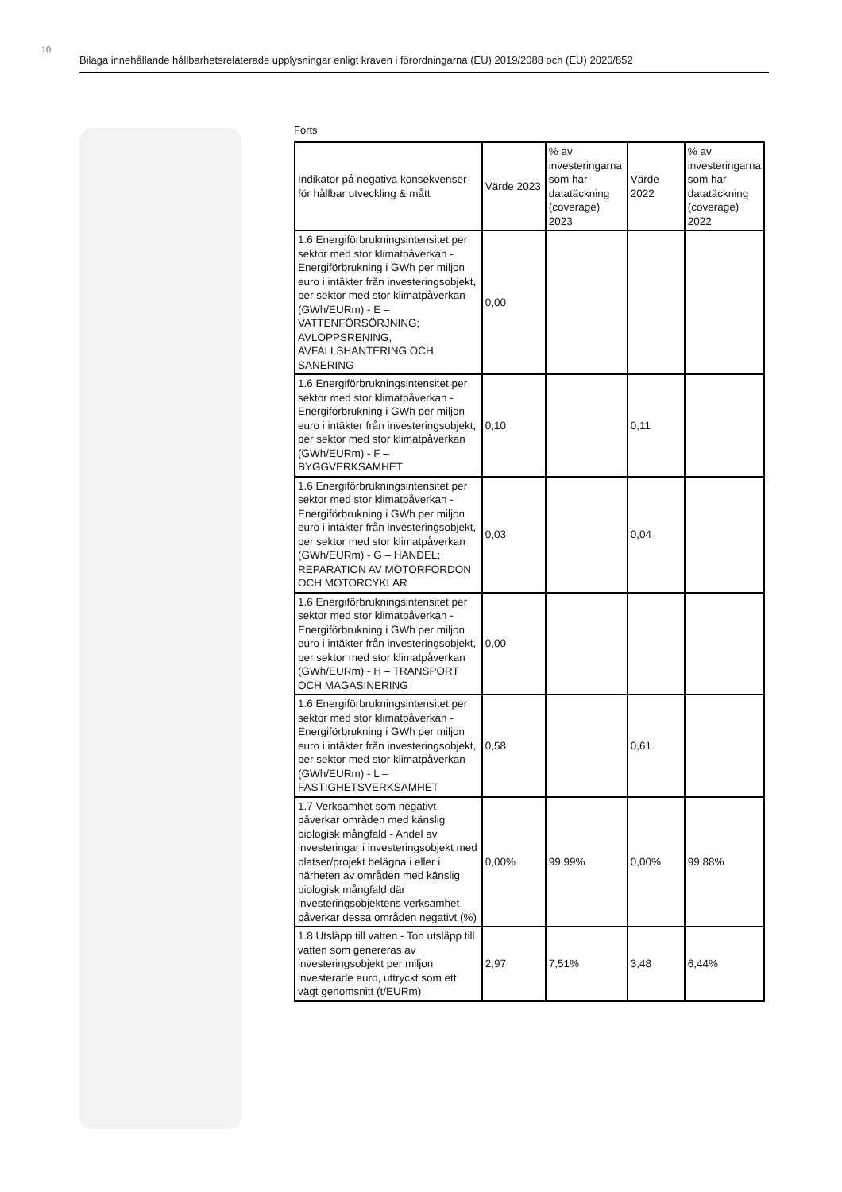10
Bilaga innehållande hållbarhetsrelaterade upplysningar enligt kraven i förordningarna (EU) 2019/2088 och (EU) 2020/852
Forts
| Indikator på negativa konsekvenser för hållbar utveckling & mått | Värde 2023 | % av investeringarna som har datatäckning (coverage) 2023 | Värde 2022 | % av investeringarna som har datatäckning (coverage) 2022 |
| --- | --- | --- | --- | --- |
| 1.6 Energiförbrukningsintensitet per sektor med stor klimatpåverkan - Energiförbrukning i GWh per miljon euro i intäkter från investeringsobjekt, per sektor med stor klimatpåverkan (GWh/EURm) - E – VATTENFÖRSÖRJNING; AVLOPPSRENING, AVFALLSHANTERING OCH SANERING | 0,00 | | | |
| 1.6 Energiförbrukningsintensitet per sektor med stor klimatpåverkan - Energiförbrukning i GWh per miljon euro i intäkter från investeringsobjekt, per sektor med stor klimatpåverkan (GWh/EURm) - F – BYGGVERKSAMHET | 0,10 | | 0,11 | |
| 1.6 Energiförbrukningsintensitet per sektor med stor klimatpåverkan - Energiförbrukning i GWh per miljon euro i intäkter från investeringsobjekt, per sektor med stor klimatpåverkan (GWh/EURm) - G – HANDEL; REPARATION AV MOTORFORDON OCH MOTORCYKLAR | 0,03 | | 0,04 | |
| 1.6 Energiförbrukningsintensitet per sektor med stor klimatpåverkan - Energiförbrukning i GWh per miljon euro i intäkter från investeringsobjekt, per sektor med stor klimatpåverkan (GWh/EURm) - H – TRANSPORT OCH MAGASINERING | 0,00 | | | |
| 1.6 Energiförbrukningsintensitet per sektor med stor klimatpåverkan - Energiförbrukning i GWh per miljon euro i intäkter från investeringsobjekt, per sektor med stor klimatpåverkan (GWh/EURm) - L – FASTIGHETSVERKSAMHET | 0,58 | | 0,61 | |
| 1.7 Verksamhet som negativt påverkar områden med känslig biologisk mångfald - Andel av investeringar i investeringsobjekt med platser/projekt belägna i eller i närheten av områden med känslig biologisk mångfald där investeringsobjektens verksamhet påverkar dessa områden negativt (%) | 0,00% | 99,99% | 0,00% | 99,88% |
| 1.8 Utsläpp till vatten - Ton utsläpp till vatten som genereras av investeringsobjekt per miljon investerade euro, uttryckt som ett vägt genomsnitt (t/EURm) | 2,97 | 7,51% | 3,48 | 6,44% |